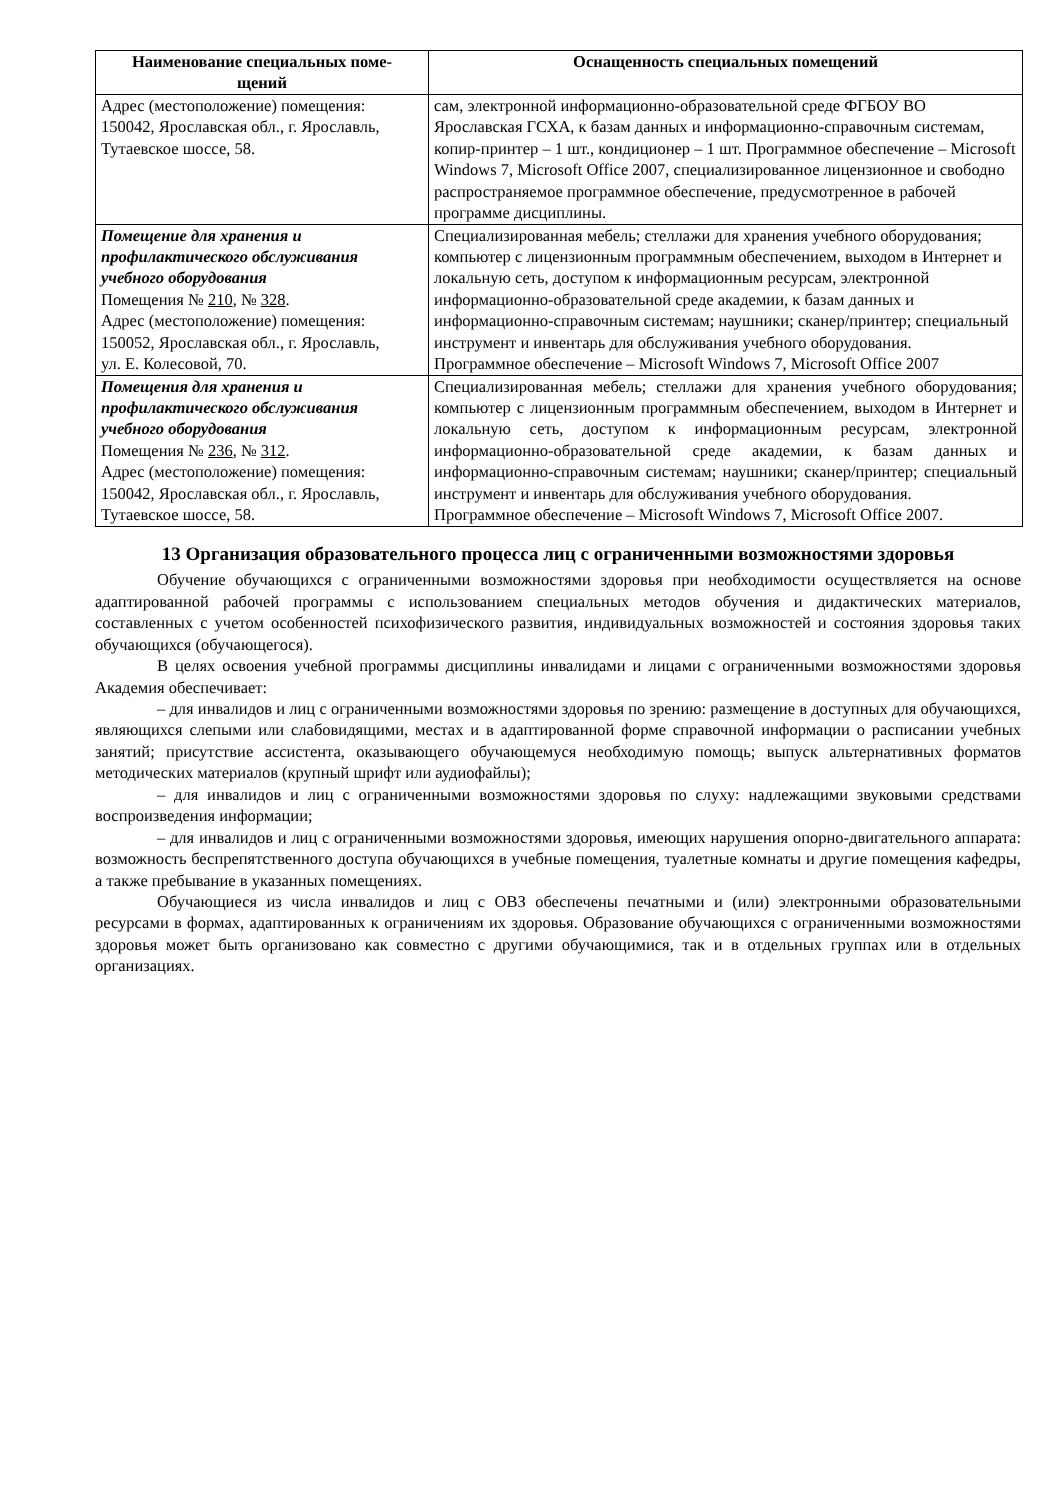| Наименование специальных поме- щений | Оснащенность специальных помещений |
| --- | --- |
| Адрес (местоположение) помещения: 150042, Ярославская обл., г. Ярославль, Тутаевское шоссе, 58. | сам, электронной информационно-образовательной среде ФГБОУ ВО Ярославская ГСХА, к базам данных и информационно-справочным системам, копир-принтер – 1 шт., кондиционер – 1 шт. Программное обеспечение – Microsoft Windows 7, Microsoft Office 2007, специализированное лицензионное и свободно распространяемое программное обеспечение, предусмотренное в рабочей программе дисциплины. |
| Помещение для хранения и профилактического обслуживания учебного оборудования Помещения № 210 , № 328 . Адрес (местоположение) помещения: 150052, Ярославская обл., г. Ярославль, ул. Е. Колесовой, 70. | Специализированная мебель; стеллажи для хранения учебного оборудования; компьютер с лицензионным программным обеспечением, выходом в Интернет и локальную сеть, доступом к информационным ресурсам, электронной информационно-образовательной среде академии, к базам данных и информационно-справочным системам; наушники; сканер/принтер; специальный инструмент и инвентарь для обслуживания учебного оборудования. Программное обеспечение – Microsoft Windows 7, Microsoft Office 2007 |
| Помещения для хранения и профилактического обслуживания учебного оборудования Помещения № 236 , № 312 . Адрес (местоположение) помещения: 150042, Ярославская обл., г. Ярославль, Тутаевское шоссе, 58. | Специализированная мебель; стеллажи для хранения учебного оборудования; компьютер с лицензионным программным обеспечением, выходом в Интернет и локальную сеть, доступом к информационным ресурсам, электронной информационно-образовательной среде академии, к базам данных и информационно-справочным системам; наушники; сканер/принтер; специальный инструмент и инвентарь для обслуживания учебного оборудования. Программное обеспечение – Microsoft Windows 7, Microsoft Office 2007. |
13 Организация образовательного процесса лиц с ограниченными возможностями здоровья
Обучение обучающихся с ограниченными возможностями здоровья при необходимости осуществляется на основе адаптированной рабочей программы с использованием специальных методов обучения и дидактических материалов, составленных с учетом особенностей психофизического развития, индивидуальных возможностей и состояния здоровья таких обучающихся (обучающегося).
В целях освоения учебной программы дисциплины инвалидами и лицами с ограниченными возможностями здоровья Академия обеспечивает:
– для инвалидов и лиц с ограниченными возможностями здоровья по зрению: размещение в доступных для обучающихся, являющихся слепыми или слабовидящими, местах и в адаптированной форме справочной информации о расписании учебных занятий; присутствие ассистента, оказывающего обучающемуся необходимую помощь; выпуск альтернативных форматов методических материалов (крупный шрифт или аудиофайлы);
– для инвалидов и лиц с ограниченными возможностями здоровья по слуху: надлежащими звуковыми средствами воспроизведения информации;
– для инвалидов и лиц с ограниченными возможностями здоровья, имеющих нарушения опорно-двигательного аппарата: возможность беспрепятственного доступа обучающихся в учебные помещения, туалетные комнаты и другие помещения кафедры, а также пребывание в указанных помещениях.
Обучающиеся из числа инвалидов и лиц с ОВЗ обеспечены печатными и (или) электронными образовательными ресурсами в формах, адаптированных к ограничениям их здоровья. Образование обучающихся с ограниченными возможностями здоровья может быть организовано как совместно с другими обучающимися, так и в отдельных группах или в отдельных организациях.